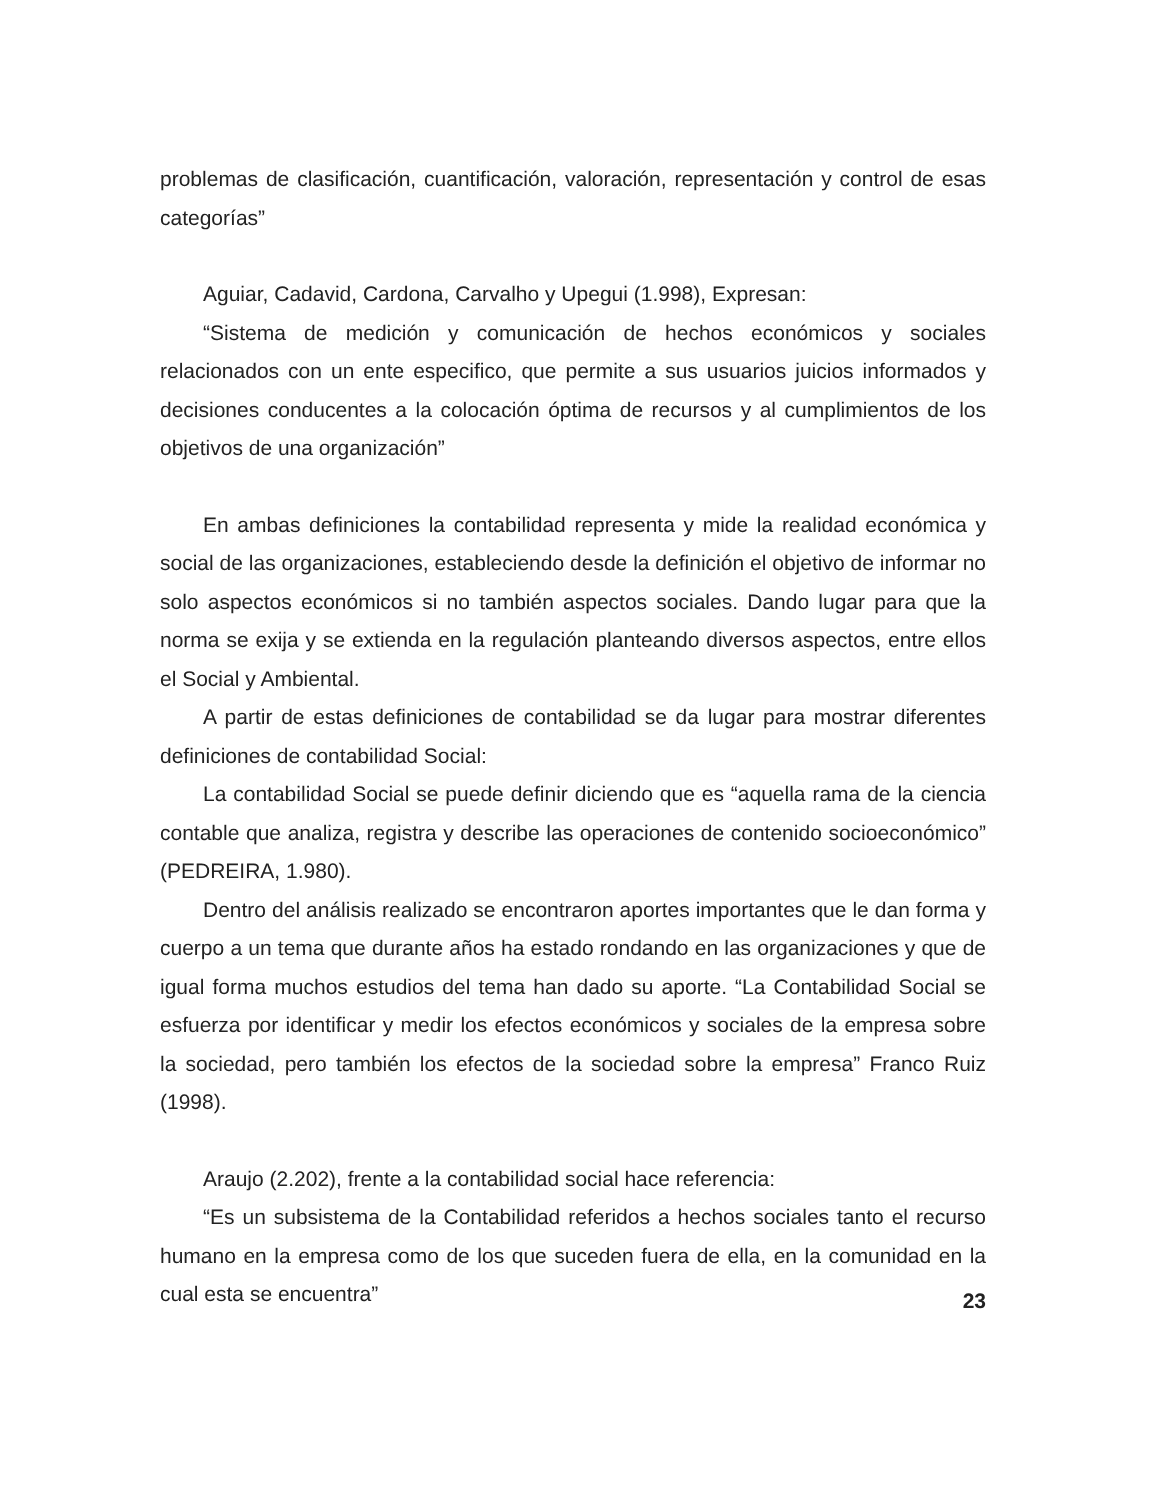problemas de clasificación, cuantificación, valoración, representación y control de esas categorías”
Aguiar, Cadavid, Cardona, Carvalho y Upegui (1.998), Expresan:
“Sistema de medición y comunicación de hechos económicos y sociales relacionados con un ente especifico, que permite a sus usuarios juicios informados y decisiones conducentes a la colocación óptima de recursos y al cumplimientos de los objetivos de una organización”
En ambas definiciones la contabilidad representa y mide la realidad económica y social de las organizaciones, estableciendo desde la definición el objetivo de informar no solo aspectos económicos si no también aspectos sociales. Dando lugar para que la norma se exija y se extienda en la regulación planteando diversos aspectos, entre ellos el Social y Ambiental.
A partir de estas definiciones de contabilidad se da lugar para mostrar diferentes definiciones de contabilidad Social:
La contabilidad Social se puede definir diciendo que es “aquella rama de la ciencia contable que analiza, registra y describe las operaciones de contenido socioeconómico” (PEDREIRA, 1.980).
Dentro del análisis realizado se encontraron aportes importantes que le dan forma y cuerpo a un tema que durante años ha estado rondando en las organizaciones y que de igual forma muchos estudios del tema han dado su aporte. “La Contabilidad Social se esfuerza por identificar y medir los efectos económicos y sociales de la empresa sobre la sociedad, pero también los efectos de la sociedad sobre la empresa” Franco Ruiz (1998).
Araujo (2.202), frente a la contabilidad social hace referencia:
“Es un subsistema de la Contabilidad referidos a hechos sociales tanto el recurso humano en la empresa como de los que suceden fuera de ella, en la comunidad en la cual esta se encuentra”
23